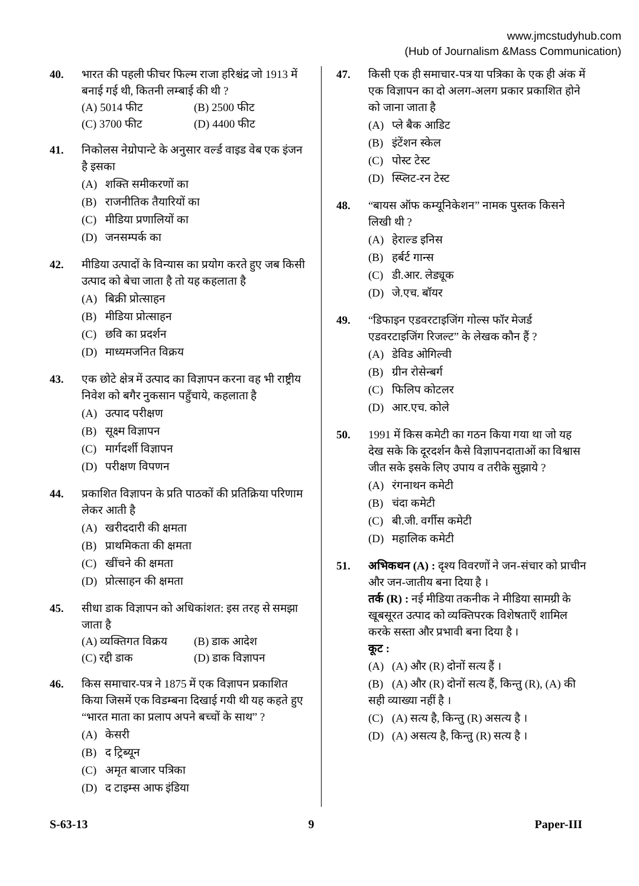www.jmcstudyhub.com
(Hub of Journalism &Mass Communication)
40. भारत की पहली फीचर फिल्म राजा हरिश्चंद्र जो 1913 में बनाई गई थी, कितनी लम्बाई की थी ?
(A) 5014 फीट (B) 2500 फीट
(C) 3700 फीट (D) 4400 फीट
41. निकोलस नेग्रोपान्टे के अनुसार वर्ल्ड वाइड वेब एक इंजन है इसका
(A) शक्ति समीकरणों का
(B) राजनीतिक तैयारियों का
(C) मीडिया प्रणालियों का
(D) जनसम्पर्क का
42. मीडिया उत्पादों के विन्यास का प्रयोग करते हुए जब किसी उत्पाद को बेचा जाता है तो यह कहलाता है
(A) बिक्री प्रोत्साहन
(B) मीडिया प्रोत्साहन
(C) छवि का प्रदर्शन
(D) माध्यमजनित विक्रय
43. एक छोटे क्षेत्र में उत्पाद का विज्ञापन करना वह भी राष्ट्रीय निवेश को बगैर नुकसान पहुँचाये, कहलाता है
(A) उत्पाद परीक्षण
(B) सूक्ष्म विज्ञापन
(C) मार्गदर्शी विज्ञापन
(D) परीक्षण विपणन
44. प्रकाशित विज्ञापन के प्रति पाठकों की प्रतिक्रिया परिणाम लेकर आती है
(A) खरीददारी की क्षमता
(B) प्राथमिकता की क्षमता
(C) खींचने की क्षमता
(D) प्रोत्साहन की क्षमता
45. सीधा डाक विज्ञापन को अधिकांशत: इस तरह से समझा जाता है
(A) व्यक्तिगत विक्रय
(B) डाक आदेश
(C) रद्दी डाक (D) डाक विज्ञापन
46. किस समाचार-पत्र ने 1875 में एक विज्ञापन प्रकाशित किया जिसमें एक विडम्बना दिखाई गयी थी यह कहते हुए “भारत माता का प्रलाप अपने बच्चों के साथ” ?
(A) केसरी
(B) द ट्रिब्यून
(C) अमृत बाजार पत्रिका
(D) द टाइम्स आफ इंडिया
47. किसी एक ही समाचार-पत्र या पत्रिका के एक ही अंक में एक विज्ञापन का दो अलग-अलग प्रकार प्रकाशित होने को जाना जाता है
(A) प्ले बैक आडिट
(B) इंटेंशन स्केल
(C) पोस्ट टेस्ट
(D) स्प्लिट-रन टेस्ट
48. “बायस ऑफ कम्यूनिकेशन” नामक पुस्तक किसने लिखी थी ?
(A) हेराल्ड इनिस
(B) हर्बर्ट गान्स
(C) डी.आर. लेड्यूक
(D) जे.एच. बॉयर
49. “डिफाइन एडवरटाइजिंग गोल्स फॉर मेजर्ड एडवरटाइजिंग रिजल्ट” के लेखक कौन हैं ?
(A) डेविड ओगिल्वी
(B) ग्रीन रोसेन्बर्ग
(C) फिलिप कोटलर
(D) आर.एच. कोले
50. 1991 में किस कमेटी का गठन किया गया था जो यह देख सके कि दूरदर्शन कैसे विज्ञापनदाताओं का विश्वास जीत सके इसके लिए उपाय व तरीके सुझाये ?
(A) रंगनाथन कमेटी
(B) चंदा कमेटी
(C) बी.जी. वर्गीस कमेटी
(D) महालिक कमेटी
51. अभिकथन (A) : दृश्य विवरणों ने जन-संचार को प्राचीन और जन-जातीय बना दिया है ।
तर्क (R) : नई मीडिया तकनीक ने मीडिया सामग्री के खूबसूरत उत्पाद को व्यक्तिपरक विशेषताएँ शामिल करके सस्ता और प्रभावी बना दिया है ।
कूट :
(A) (A) और (R) दोनों सत्य हैं ।
(B) (A) और (R) दोनों सत्य हैं, किन्तु (R), (A) की सही व्याख्या नहीं है ।
(C) (A) सत्य है, किन्तु (R) असत्य है ।
(D) (A) असत्य है, किन्तु (R) सत्य है ।
S-63-13 9 Paper-III